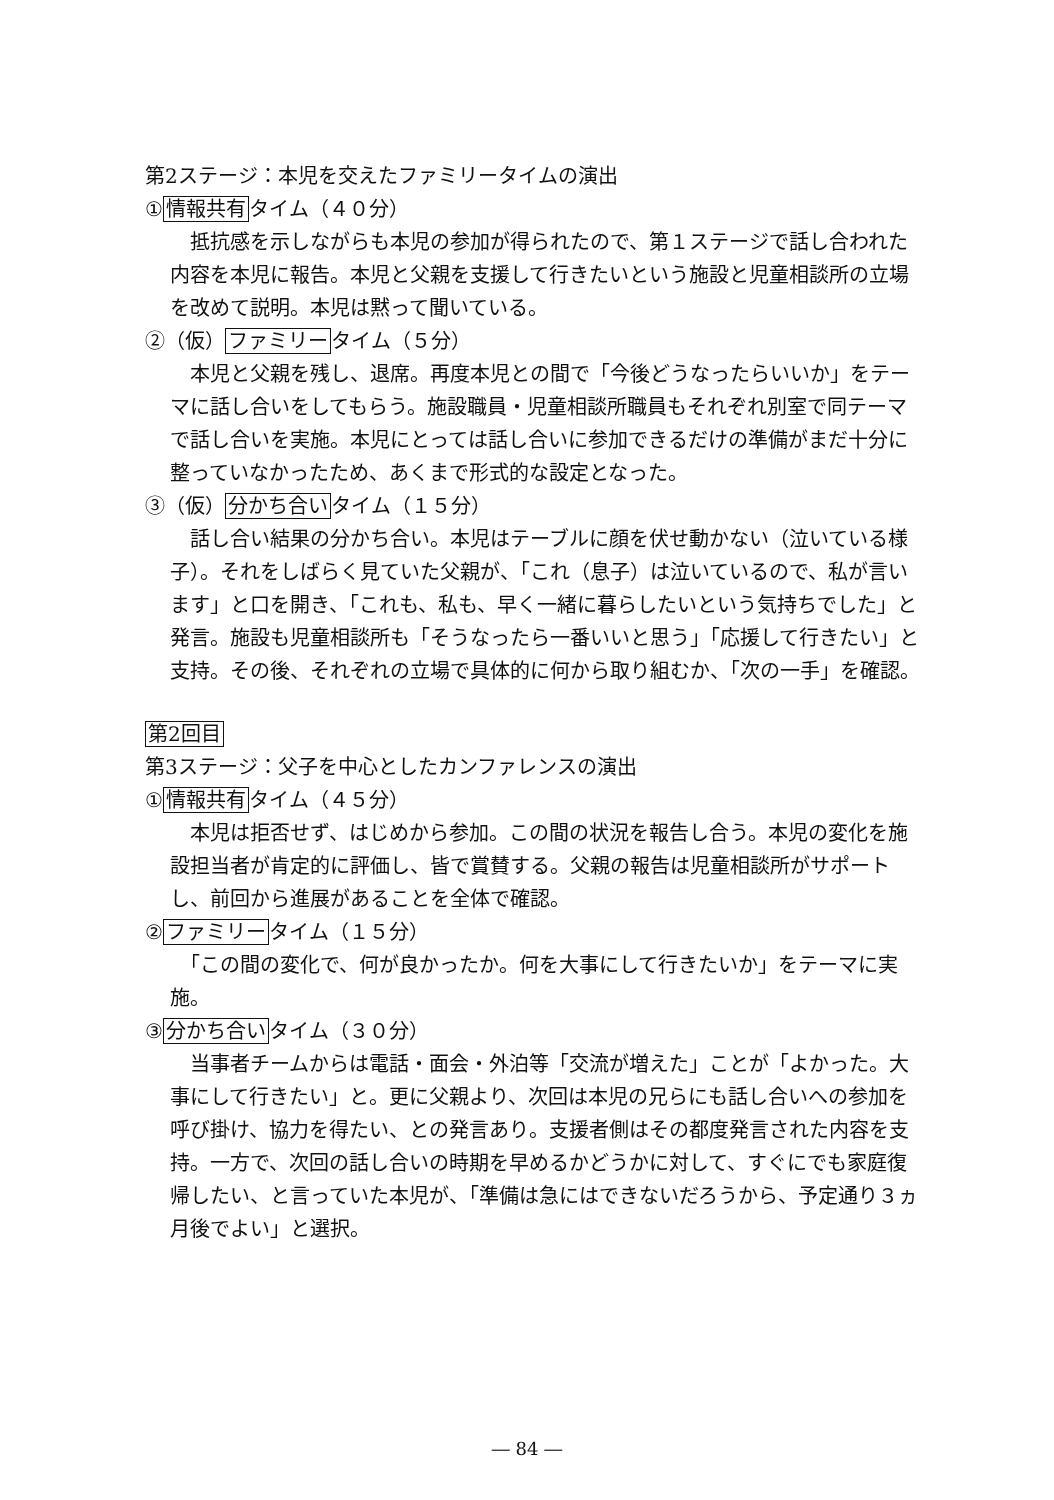第2ステージ：本児を交えたファミリータイムの演出
①情報共有タイム（４０分）
　抵抗感を示しながらも本児の参加が得られたので、第１ステージで話し合われた内容を本児に報告。本児と父親を支援して行きたいという施設と児童相談所の立場を改めて説明。本児は黙って聞いている。
②（仮）ファミリータイム（５分）
　本児と父親を残し、退席。再度本児との間で「今後どうなったらいいか」をテーマに話し合いをしてもらう。施設職員・児童相談所職員もそれぞれ別室で同テーマで話し合いを実施。本児にとっては話し合いに参加できるだけの準備がまだ十分に整っていなかったため、あくまで形式的な設定となった。
③（仮）分かち合いタイム（１５分）
　話し合い結果の分かち合い。本児はテーブルに顔を伏せ動かない（泣いている様子）。それをしばらく見ていた父親が、「これ（息子）は泣いているので、私が言います」と口を開き、「これも、私も、早く一緒に暮らしたいという気持ちでした」と発言。施設も児童相談所も「そうなったら一番いいと思う」「応援して行きたい」と支持。その後、それぞれの立場で具体的に何から取り組むか、「次の一手」を確認。
第2回目
第3ステージ：父子を中心としたカンファレンスの演出
①情報共有タイム（４５分）
　本児は拒否せず、はじめから参加。この間の状況を報告し合う。本児の変化を施設担当者が肯定的に評価し、皆で賞賛する。父親の報告は児童相談所がサポートし、前回から進展があることを全体で確認。
②ファミリータイム（１５分）
　「この間の変化で、何が良かったか。何を大事にして行きたいか」をテーマに実施。
③分かち合いタイム（３０分）
　当事者チームからは電話・面会・外泊等「交流が増えた」ことが「よかった。大事にして行きたい」と。更に父親より、次回は本児の兄らにも話し合いへの参加を呼び掛け、協力を得たい、との発言あり。支援者側はその都度発言された内容を支持。一方で、次回の話し合いの時期を早めるかどうかに対して、すぐにでも家庭復帰したい、と言っていた本児が、「準備は急にはできないだろうから、予定通り３ヵ月後でよい」と選択。
― 84 ―